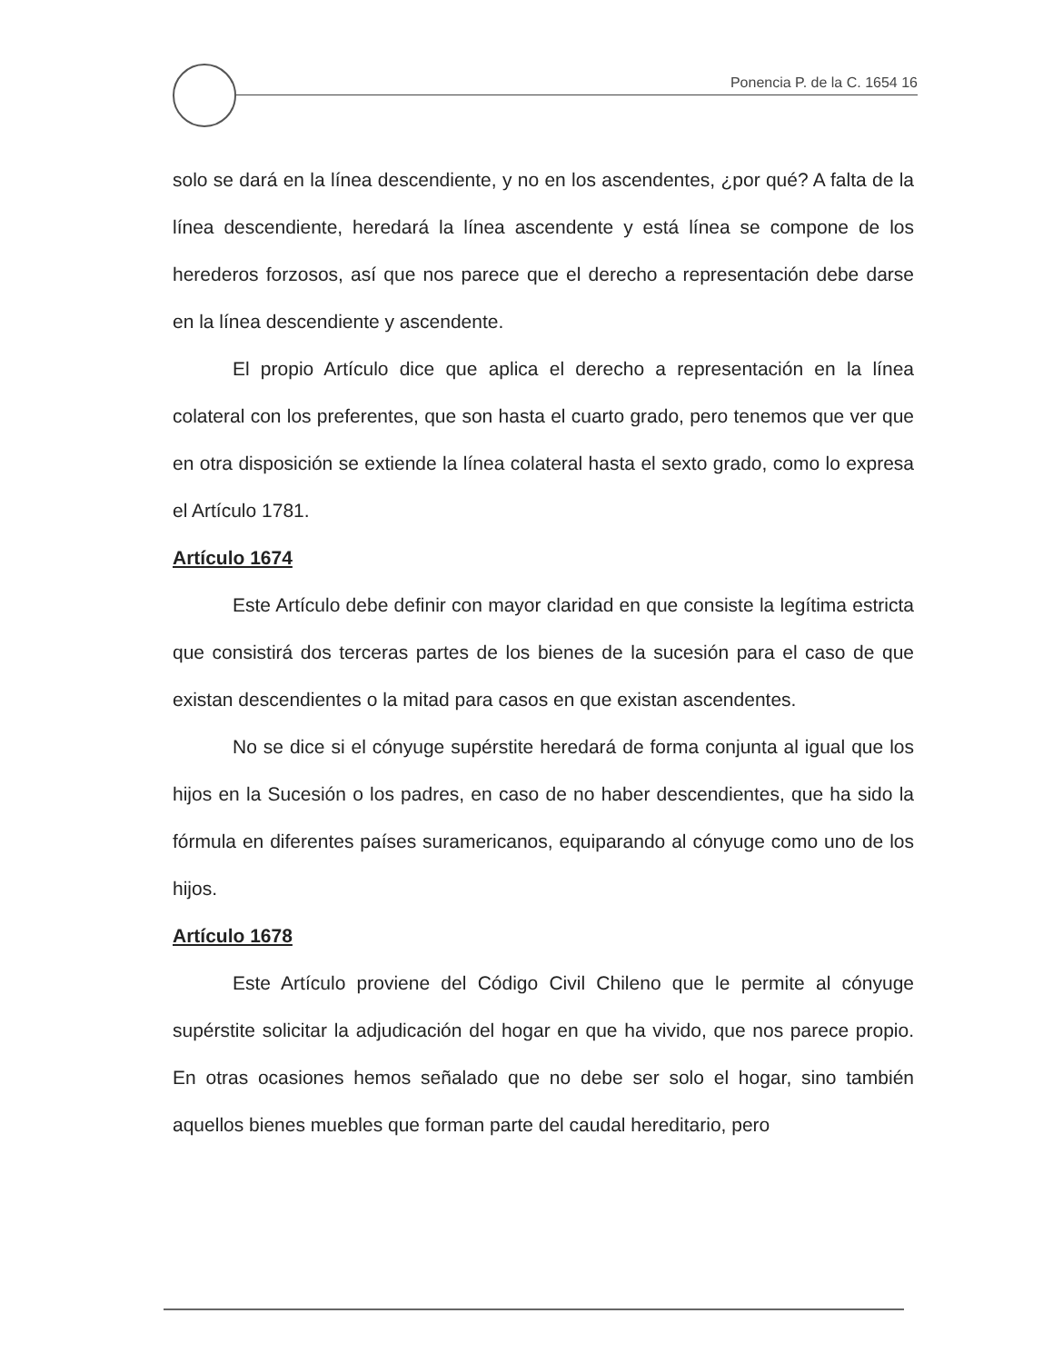Ponencia P. de la C. 1654 16
solo se dará en la línea descendiente, y no en los ascendentes, ¿por qué? A falta de la línea descendiente, heredará la línea ascendente y está línea se compone de los herederos forzosos, así que nos parece que el derecho a representación debe darse en la línea descendiente y ascendente.
El propio Artículo dice que aplica el derecho a representación en la línea colateral con los preferentes, que son hasta el cuarto grado, pero tenemos que ver que en otra disposición se extiende la línea colateral hasta el sexto grado, como lo expresa el Artículo 1781.
Artículo 1674
Este Artículo debe definir con mayor claridad en que consiste la legítima estricta que consistirá dos terceras partes de los bienes de la sucesión para el caso de que existan descendientes o la mitad para casos en que existan ascendentes.
No se dice si el cónyuge supérstite heredará de forma conjunta al igual que los hijos en la Sucesión o los padres, en caso de no haber descendientes, que ha sido la fórmula en diferentes países suramericanos, equiparando al cónyuge como uno de los hijos.
Artículo 1678
Este Artículo proviene del Código Civil Chileno que le permite al cónyuge supérstite solicitar la adjudicación del hogar en que ha vivido, que nos parece propio. En otras ocasiones hemos señalado que no debe ser solo el hogar, sino también aquellos bienes muebles que forman parte del caudal hereditario, pero